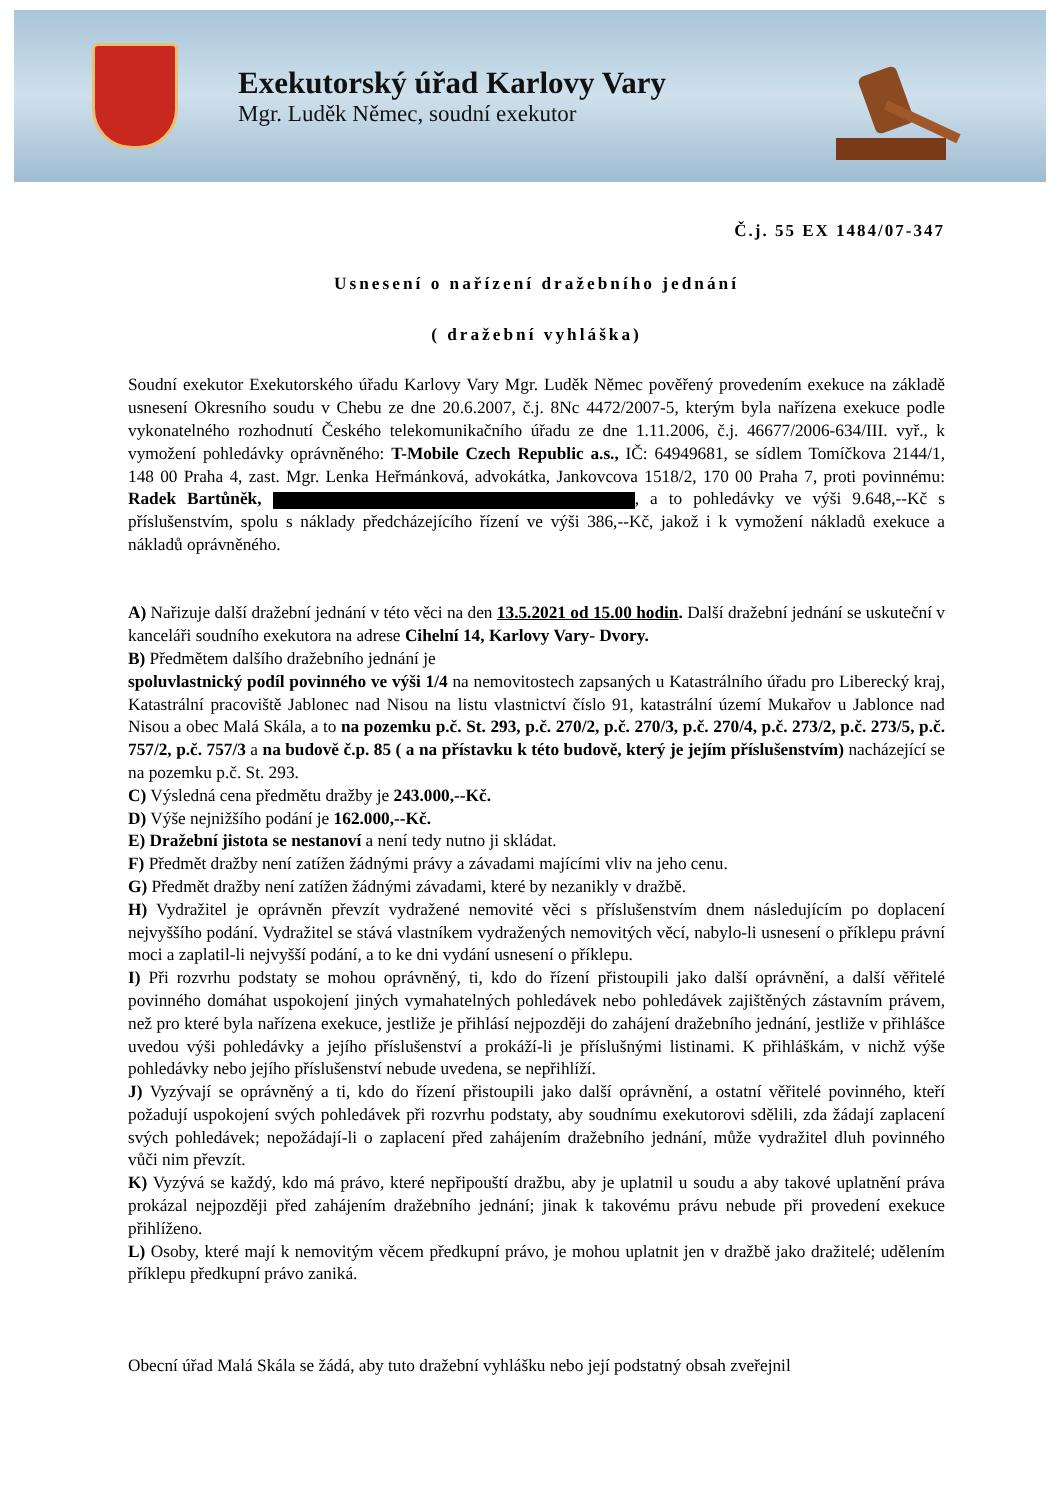Exekutorský úřad Karlovy Vary
Mgr. Luděk Němec, soudní exekutor
Č.j. 55 EX 1484/07-347
Usnesení o nařízení dražebního jednání
( dražební vyhláška)
Soudní exekutor Exekutorského úřadu Karlovy Vary Mgr. Luděk Němec pověřený provedením exekuce na základě usnesení Okresního soudu v Chebu ze dne 20.6.2007, č.j. 8Nc 4472/2007-5, kterým byla nařízena exekuce podle vykonatelného rozhodnutí Českého telekomunikačního úřadu ze dne 1.11.2006, č.j. 46677/2006-634/III. vyř., k vymožení pohledávky oprávněného: T-Mobile Czech Republic a.s., IČ: 64949681, se sídlem Tomíčkova 2144/1, 148 00 Praha 4, zast. Mgr. Lenka Heřmánková, advokátka, Jankovcova 1518/2, 170 00 Praha 7, proti povinnému: Radek Bartůněk, , a to pohledávky ve výši 9.648,--Kč s příslušenstvím, spolu s náklady předcházejícího řízení ve výši 386,--Kč, jakož i k vymožení nákladů exekuce a nákladů oprávněného.
A) Nařizuje další dražební jednání v této věci na den 13.5.2021 od 15.00 hodin. Další dražební jednání se uskuteční v kanceláři soudního exekutora na adrese Cihelní 14, Karlovy Vary- Dvory.
B) Předmětem dalšího dražebního jednání je
spoluvlastnický podíl povinného ve výši 1/4 na nemovitostech zapsaných u Katastrálního úřadu pro Liberecký kraj, Katastrální pracoviště Jablonec nad Nisou na listu vlastnictví číslo 91, katastrální území Mukařov u Jablonce nad Nisou a obec Malá Skála, a to na pozemku p.č. St. 293, p.č. 270/2, p.č. 270/3, p.č. 270/4, p.č. 273/2, p.č. 273/5, p.č. 757/2, p.č. 757/3 a na budově č.p. 85 ( a na přístavku k této budově, který je jejím příslušenstvím) nacházející se na pozemku p.č. St. 293.
C) Výsledná cena předmětu dražby je 243.000,--Kč.
D) Výše nejnižšího podání je 162.000,--Kč.
E) Dražební jistota se nestanoví a není tedy nutno ji skládat.
F) Předmět dražby není zatížen žádnými právy a závadami majícími vliv na jeho cenu.
G) Předmět dražby není zatížen žádnými závadami, které by nezanikly v dražbě.
H) Vydražitel je oprávněn převzít vydražené nemovité věci s příslušenstvím dnem následujícím po doplacení nejvyššího podání. Vydražitel se stává vlastníkem vydražených nemovitých věcí, nabylo-li usnesení o příklepu právní moci a zaplatil-li nejvyšší podání, a to ke dni vydání usnesení o příklepu.
I) Při rozvrhu podstaty se mohou oprávněný, ti, kdo do řízení přistoupili jako další oprávnění, a další věřitelé povinného domáhat uspokojení jiných vymahatelných pohledávek nebo pohledávek zajištěných zástavním právem, než pro které byla nařízena exekuce, jestliže je přihlásí nejpozději do zahájení dražebního jednání, jestliže v přihlášce uvedou výši pohledávky a jejího příslušenství a prokáží-li je příslušnými listinami. K přihláškám, v nichž výše pohledávky nebo jejího příslušenství nebude uvedena, se nepřihlíží.
J) Vyzývají se oprávněný a ti, kdo do řízení přistoupili jako další oprávnění, a ostatní věřitelé povinného, kteří požadují uspokojení svých pohledávek při rozvrhu podstaty, aby soudnímu exekutorovi sdělili, zda žádají zaplacení svých pohledávek; nepožádají-li o zaplacení před zahájením dražebního jednání, může vydražitel dluh povinného vůči nim převzít.
K) Vyzývá se každý, kdo má právo, které nepřipouští dražbu, aby je uplatnil u soudu a aby takové uplatnění práva prokázal nejpozději před zahájením dražebního jednání; jinak k takovému právu nebude při provedení exekuce přihlíženo.
L) Osoby, které mají k nemovitým věcem předkupní právo, je mohou uplatnit jen v dražbě jako dražitelé; udělením příklepu předkupní právo zaniká.
Obecní úřad Malá Skála se žádá, aby tuto dražební vyhlášku nebo její podstatný obsah zveřejnil